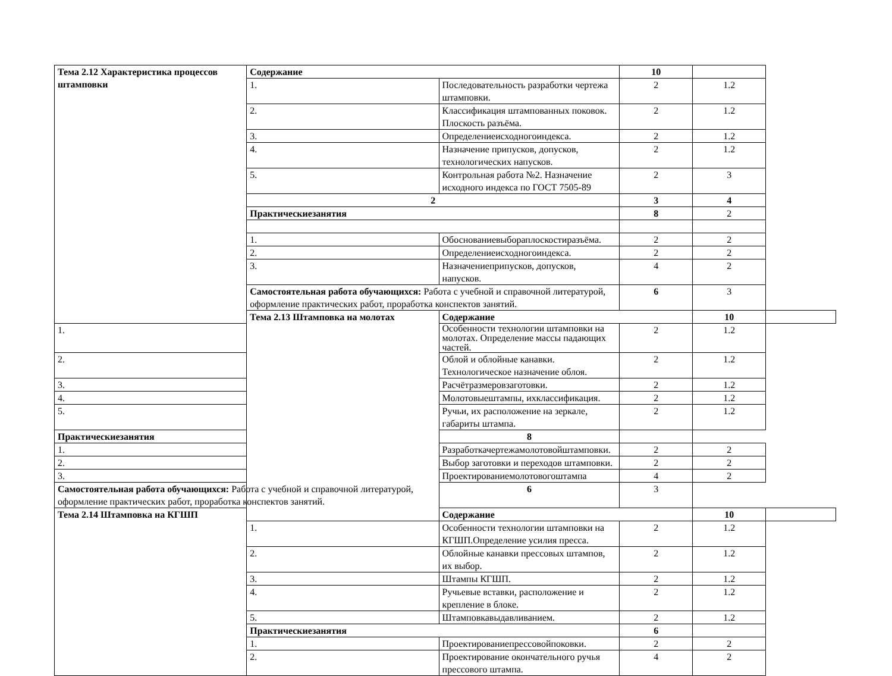| Тема 2.12 Характеристика процессов штамповки | Содержание | | 10 | | |
| | 1. | Последовательность разработки чертежа штамповки. | 2 | 1.2 | |
| | 2. | Классификация штампованных поковок. Плоскость разъёма. | 2 | 1.2 | |
| | 3. | Определениеисходногоиндекса. | 2 | 1.2 | |
| | 4. | Назначение припусков, допусков, технологических напусков. | 2 | 1.2 | |
| | 5. | Контрольная работа №2. Назначение исходного индекса по ГОСТ 7505-89 | 2 | 3 | |
| | 2 | | 3 | 4 | |
| | Практическиезанятия | | 8 | 2 | |
| | 1. | Обоснованиевыбораплоскостиразъёма. | 2 | 2 | |
| | 2. | Определениеисходногоиндекса. | 2 | 2 | |
| | 3. | Назначениеприпусков, допусков, напусков. | 4 | 2 | |
| | Самостоятельная работа обучающихся: Работа с учебной и справочной литературой, оформление практических работ, проработка конспектов занятий. | | 6 | 3 | |
| | Тема 2.13 Штамповка на молотах | Содержание | | 10 | |
| 1. | | Особенности технологии штамповки на молотах. Определение массы падающих частей. | 2 | 1.2 | |
| 2. | | Облой и облойные канавки. Технологическое назначение облоя. | 2 | 1.2 | |
| 3. | | Расчётразмеровзаготовки. | 2 | 1.2 | |
| 4. | | Молотовыештампы, ихклассификация. | 2 | 1.2 | |
| 5. | | Ручьи, их расположение на зеркале, габариты штампа. | 2 | 1.2 | |
| Практическиезанятия | | 8 | | | |
| 1. | | Разработкачертежамолотовойштамповки. | 2 | 2 | |
| 2. | | Выбор заготовки и переходов штамповки. | 2 | 2 | |
| 3. | | Проектированиемолотовогоштампа | 4 | 2 | |
| Самостоятельная работа обучающихся: Работа с учебной и справочной литературой, оформление практических работ, проработка конспектов занятий. | | 6 | 3 | | |
| Тема 2.14 Штамповка на КГШП | | Содержание | | 10 | |
| | 1. | Особенности технологии штамповки на КГШП.Определение усилия пресса. | 2 | 1.2 | |
| | 2. | Облойные канавки прессовых штампов, их выбор. | 2 | 1.2 | |
| | 3. | Штампы КГШП. | 2 | 1.2 | |
| | 4. | Ручьевые вставки, расположение и крепление в блоке. | 2 | 1.2 | |
| | 5. | Штамповкавыдавливанием. | 2 | 1.2 | |
| | Практическиезанятия | | 6 | | |
| | 1. | Проектированиепрессовойпоковки. | 2 | 2 | |
| | 2. | Проектирование окончательного ручья прессового штампа. | 4 | 2 | |